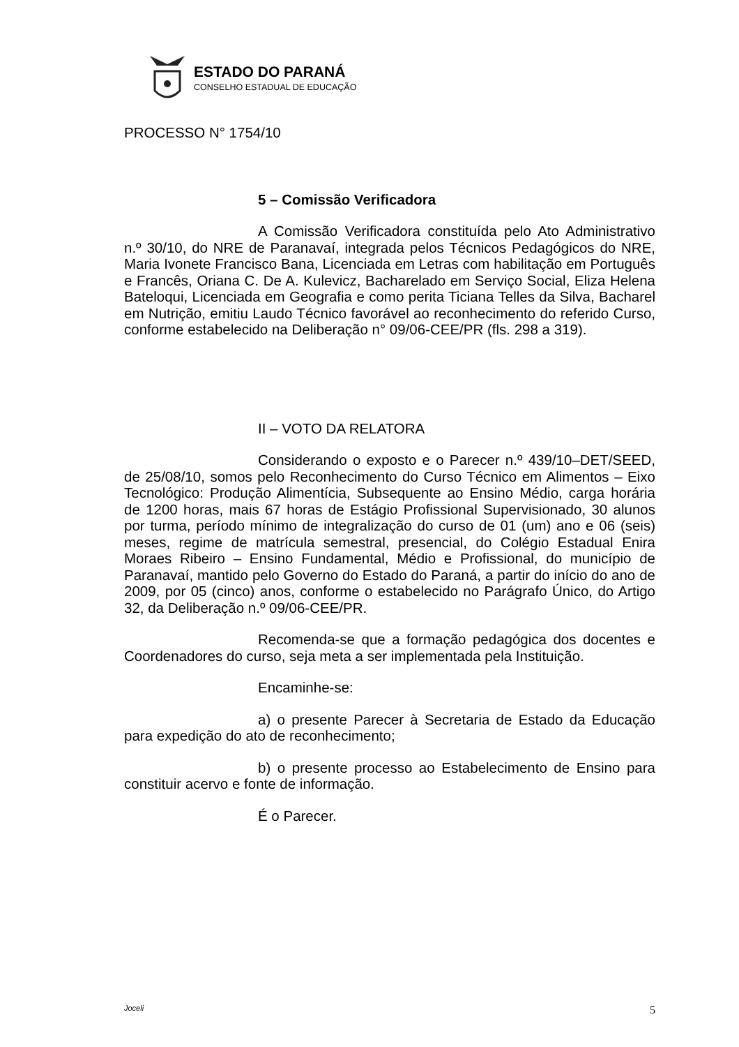ESTADO DO PARANÁ
CONSELHO ESTADUAL DE EDUCAÇÃO
PROCESSO N° 1754/10
5 – Comissão Verificadora
A Comissão Verificadora constituída pelo Ato Administrativo n.º 30/10, do NRE de Paranavaí, integrada pelos Técnicos Pedagógicos do NRE, Maria Ivonete Francisco Bana, Licenciada em Letras com habilitação em Português e Francês, Oriana C. De A. Kulevicz, Bacharelado em Serviço Social, Eliza Helena Bateloqui, Licenciada em Geografia e como perita Ticiana Telles da Silva, Bacharel em Nutrição, emitiu Laudo Técnico favorável ao reconhecimento do referido Curso, conforme estabelecido na Deliberação n° 09/06-CEE/PR (fls. 298 a 319).
II – VOTO DA RELATORA
Considerando o exposto e o Parecer n.º 439/10–DET/SEED, de 25/08/10, somos pelo Reconhecimento do Curso Técnico em Alimentos – Eixo Tecnológico: Produção Alimentícia, Subsequente ao Ensino Médio, carga horária de 1200 horas, mais 67 horas de Estágio Profissional Supervisionado, 30 alunos por turma, período mínimo de integralização do curso de 01 (um) ano e 06 (seis) meses, regime de matrícula semestral, presencial, do Colégio Estadual Enira Moraes Ribeiro – Ensino Fundamental, Médio e Profissional, do município de Paranavaí, mantido pelo Governo do Estado do Paraná, a partir do início do ano de 2009, por 05 (cinco) anos, conforme o estabelecido no Parágrafo Único, do Artigo 32, da Deliberação n.º 09/06-CEE/PR.
Recomenda-se que a formação pedagógica dos docentes e Coordenadores do curso, seja meta a ser implementada pela Instituição.
Encaminhe-se:
a) o presente Parecer à Secretaria de Estado da Educação para expedição do ato de reconhecimento;
b) o presente processo ao Estabelecimento de Ensino para constituir acervo e fonte de informação.
É o Parecer.
Joceli 5